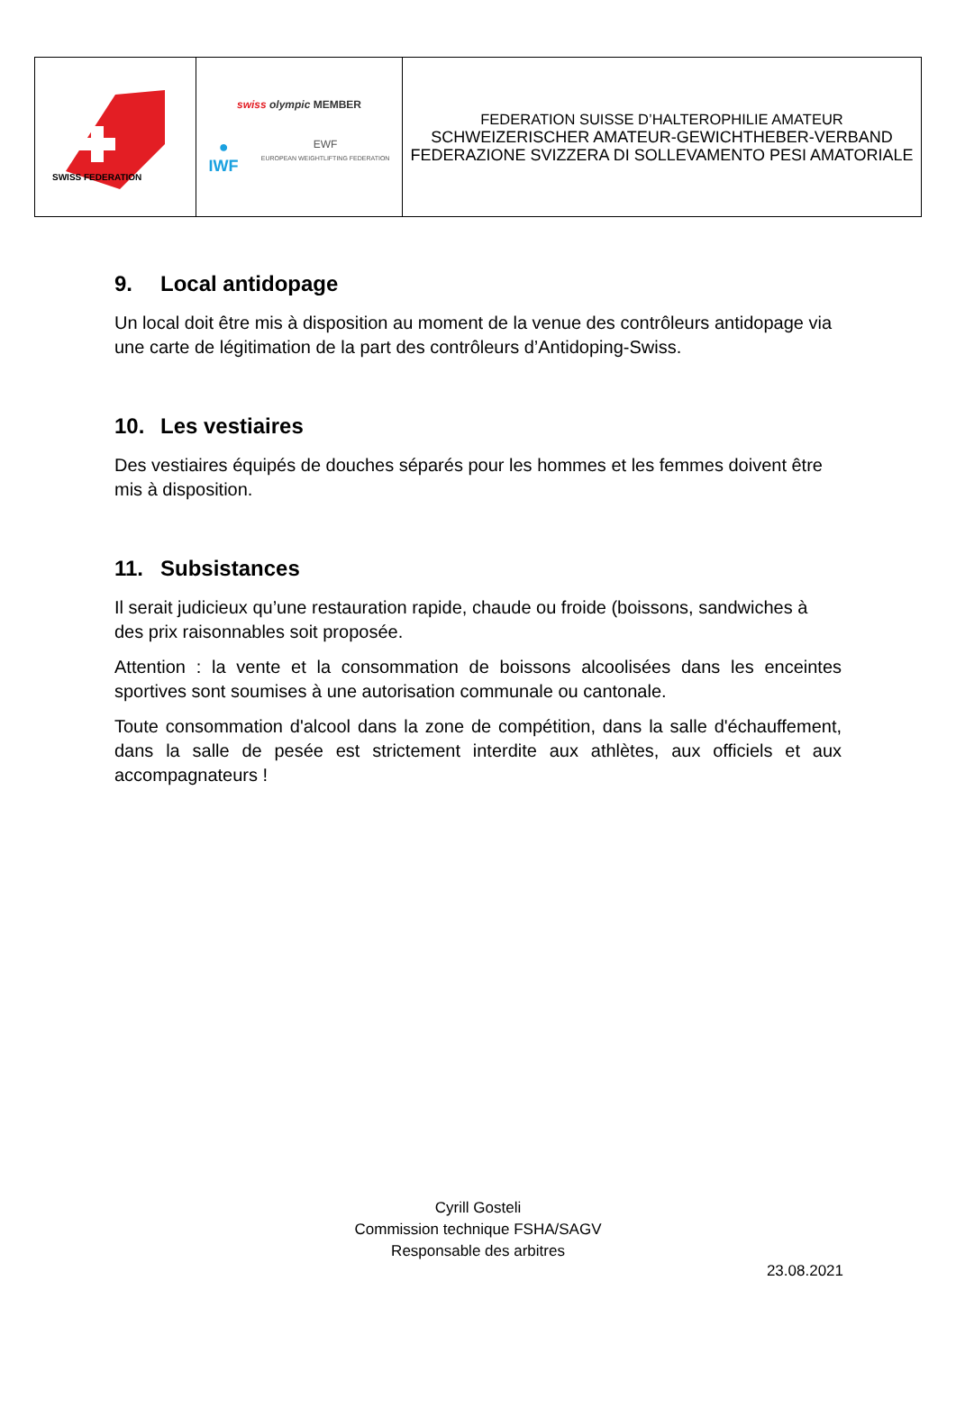| SWISS FEDERATION | swiss olympic MEMBER ● IWF EWF EUROPEAN WEIGHTLIFTING FEDERATION | FEDERATION SUISSE D’HALTEROPHILIE AMATEUR SCHWEIZERISCHER AMATEUR-GEWICHTHEBER-VERBAND FEDERAZIONE SVIZZERA DI SOLLEVAMENTO PESI AMATORIALE |
9. Local antidopage
Un local doit être mis à disposition au moment de la venue des contrôleurs antidopage via une carte de légitimation de la part des contrôleurs d’Antidoping-Swiss.
10. Les vestiaires
Des vestiaires équipés de douches séparés pour les hommes et les femmes doivent être mis à disposition.
11. Subsistances
Il serait judicieux qu’une restauration rapide, chaude ou froide (boissons, sandwiches à des prix raisonnables soit proposée.
Attention : la vente et la consommation de boissons alcoolisées dans les enceintes sportives sont soumises à une autorisation communale ou cantonale.
Toute consommation d'alcool dans la zone de compétition, dans la salle d'échauffement, dans la salle de pesée est strictement interdite aux athlètes, aux officiels et aux accompagnateurs !
Cyrill Gosteli
Commission technique FSHA/SAGV
Responsable des arbitres
23.08.2021